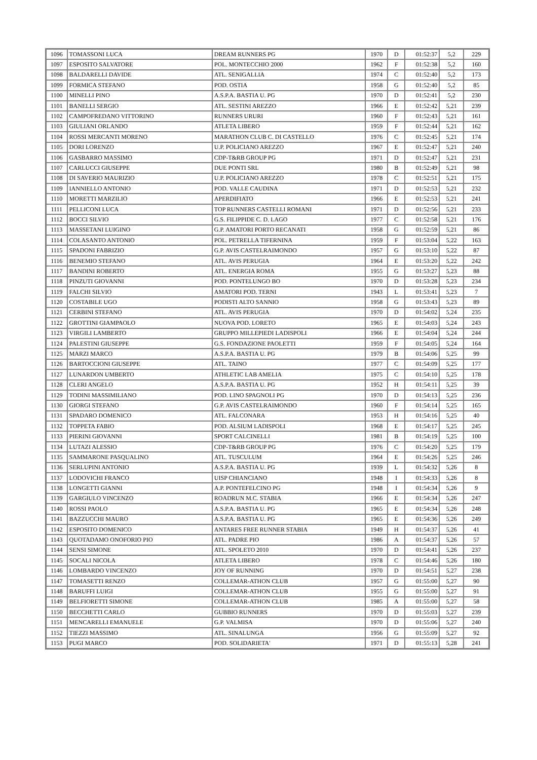| 1096 | TOMASSONI LUCA | DREAM RUNNERS PG | 1970 | D | 01:52:37 | 5,2 | 229 |
| 1097 | ESPOSITO SALVATORE | POL. MONTECCHIO 2000 | 1962 | F | 01:52:38 | 5,2 | 160 |
| 1098 | BALDARELLI DAVIDE | ATL. SENIGALLIA | 1974 | C | 01:52:40 | 5,2 | 173 |
| 1099 | FORMICA STEFANO | POD. OSTIA | 1958 | G | 01:52:40 | 5,2 | 85 |
| 1100 | MINELLI PINO | A.S.P.A. BASTIA U. PG | 1970 | D | 01:52:41 | 5,2 | 230 |
| 1101 | BANELLI SERGIO | ATL. SESTINI AREZZO | 1966 | E | 01:52:42 | 5,21 | 239 |
| 1102 | CAMPOFREDANO VITTORINO | RUNNERS URURI | 1960 | F | 01:52:43 | 5,21 | 161 |
| 1103 | GIULIANI ORLANDO | ATLETA LIBERO | 1959 | F | 01:52:44 | 5,21 | 162 |
| 1104 | ROSSI MERCANTI MORENO | MARATHON CLUB C. DI CASTELLO | 1976 | C | 01:52:45 | 5,21 | 174 |
| 1105 | DORI LORENZO | U.P. POLICIANO AREZZO | 1967 | E | 01:52:47 | 5,21 | 240 |
| 1106 | GASBARRO MASSIMO | CDP-T&RB GROUP PG | 1971 | D | 01:52:47 | 5,21 | 231 |
| 1107 | CARLUCCI GIUSEPPE | DUE PONTI SRL | 1980 | B | 01:52:49 | 5,21 | 98 |
| 1108 | DI SAVERIO MAURIZIO | U.P. POLICIANO AREZZO | 1978 | C | 01:52:51 | 5,21 | 175 |
| 1109 | IANNIELLO ANTONIO | POD. VALLE CAUDINA | 1971 | D | 01:52:53 | 5,21 | 232 |
| 1110 | MORETTI MARZILIO | APERDIFIATO | 1966 | E | 01:52:53 | 5,21 | 241 |
| 1111 | PELLICONI LUCA | TOP RUNNERS CASTELLI ROMANI | 1971 | D | 01:52:56 | 5,21 | 233 |
| 1112 | BOCCI SILVIO | G.S. FILIPPIDE C. D. LAGO | 1977 | C | 01:52:58 | 5,21 | 176 |
| 1113 | MASSETANI LUIGINO | G.P. AMATORI PORTO RECANATI | 1958 | G | 01:52:59 | 5,21 | 86 |
| 1114 | COLASANTO ANTONIO | POL. PETRELLA TIFERNINA | 1959 | F | 01:53:04 | 5,22 | 163 |
| 1115 | SPADONI FABRIZIO | G.P. AVIS CASTELRAIMONDO | 1957 | G | 01:53:10 | 5,22 | 87 |
| 1116 | BENEMIO STEFANO | ATL. AVIS PERUGIA | 1964 | E | 01:53:20 | 5,22 | 242 |
| 1117 | BANDINI ROBERTO | ATL. ENERGIA ROMA | 1955 | G | 01:53:27 | 5,23 | 88 |
| 1118 | PINZUTI GIOVANNI | POD. PONTELUNGO BO | 1970 | D | 01:53:28 | 5,23 | 234 |
| 1119 | FALCHI SILVIO | AMATORI POD. TERNI | 1943 | L | 01:53:41 | 5,23 | 7 |
| 1120 | COSTABILE UGO | PODISTI ALTO SANNIO | 1958 | G | 01:53:43 | 5,23 | 89 |
| 1121 | CERBINI STEFANO | ATL. AVIS PERUGIA | 1970 | D | 01:54:02 | 5,24 | 235 |
| 1122 | GROTTINI GIAMPAOLO | NUOVA POD. LORETO | 1965 | E | 01:54:03 | 5,24 | 243 |
| 1123 | VIRGILI LAMBERTO | GRUPPO MILLEPIEDI LADISPOLI | 1966 | E | 01:54:04 | 5,24 | 244 |
| 1124 | PALESTINI GIUSEPPE | G.S. FONDAZIONE PAOLETTI | 1959 | F | 01:54:05 | 5,24 | 164 |
| 1125 | MARZI MARCO | A.S.P.A. BASTIA U. PG | 1979 | B | 01:54:06 | 5,25 | 99 |
| 1126 | BARTOCCIONI GIUSEPPE | ATL. TAINO | 1977 | C | 01:54:09 | 5,25 | 177 |
| 1127 | LUNARDON UMBERTO | ATHLETIC LAB AMELIA | 1975 | C | 01:54:10 | 5,25 | 178 |
| 1128 | CLERI ANGELO | A.S.P.A. BASTIA U. PG | 1952 | H | 01:54:11 | 5,25 | 39 |
| 1129 | TODINI MASSIMILIANO | POD. LINO SPAGNOLI PG | 1970 | D | 01:54:13 | 5,25 | 236 |
| 1130 | GIORGI STEFANO | G.P. AVIS CASTELRAIMONDO | 1960 | F | 01:54:14 | 5,25 | 165 |
| 1131 | SPADARO DOMENICO | ATL. FALCONARA | 1953 | H | 01:54:16 | 5,25 | 40 |
| 1132 | TOPPETA FABIO | POD. ALSIUM LADISPOLI | 1968 | E | 01:54:17 | 5,25 | 245 |
| 1133 | PIERINI GIOVANNI | SPORT CALCINELLI | 1981 | B | 01:54:19 | 5,25 | 100 |
| 1134 | LUTAZI ALESSIO | CDP-T&RB GROUP PG | 1976 | C | 01:54:20 | 5,25 | 179 |
| 1135 | SAMMARONE PASQUALINO | ATL. TUSCULUM | 1964 | E | 01:54:26 | 5,25 | 246 |
| 1136 | SERLUPINI ANTONIO | A.S.P.A. BASTIA U. PG | 1939 | L | 01:54:32 | 5,26 | 8 |
| 1137 | LODOVICHI FRANCO | UISP CHIANCIANO | 1948 | I | 01:54:33 | 5,26 | 8 |
| 1138 | LONGETTI GIANNI | A.P. PONTEFELCINO PG | 1948 | I | 01:54:34 | 5,26 | 9 |
| 1139 | GARGIULO VINCENZO | ROADRUN M.C. STABIA | 1966 | E | 01:54:34 | 5,26 | 247 |
| 1140 | ROSSI PAOLO | A.S.P.A. BASTIA U. PG | 1965 | E | 01:54:34 | 5,26 | 248 |
| 1141 | BAZZUCCHI MAURO | A.S.P.A. BASTIA U. PG | 1965 | E | 01:54:36 | 5,26 | 249 |
| 1142 | ESPOSITO DOMENICO | ANTARES FREE RUNNER STABIA | 1949 | H | 01:54:37 | 5,26 | 41 |
| 1143 | QUOTADAMO ONOFORIO PIO | ATL. PADRE PIO | 1986 | A | 01:54:37 | 5,26 | 57 |
| 1144 | SENSI SIMONE | ATL. SPOLETO 2010 | 1970 | D | 01:54:41 | 5,26 | 237 |
| 1145 | SOCALI NICOLA | ATLETA LIBERO | 1978 | C | 01:54:46 | 5,26 | 180 |
| 1146 | LOMBARDO VINCENZO | JOY OF RUNNING | 1970 | D | 01:54:51 | 5,27 | 238 |
| 1147 | TOMASETTI RENZO | COLLEMAR-ATHON CLUB | 1957 | G | 01:55:00 | 5,27 | 90 |
| 1148 | BARUFFI LUIGI | COLLEMAR-ATHON CLUB | 1955 | G | 01:55:00 | 5,27 | 91 |
| 1149 | BELFIORETTI SIMONE | COLLEMAR-ATHON CLUB | 1985 | A | 01:55:00 | 5,27 | 58 |
| 1150 | BECCHETTI CARLO | GUBBIO RUNNERS | 1970 | D | 01:55:03 | 5,27 | 239 |
| 1151 | MENCARELLI EMANUELE | G.P. VALMISA | 1970 | D | 01:55:06 | 5,27 | 240 |
| 1152 | TIEZZI MASSIMO | ATL. SINALUNGA | 1956 | G | 01:55:09 | 5,27 | 92 |
| 1153 | PUGI MARCO | POD. SOLIDARIETA' | 1971 | D | 01:55:13 | 5,28 | 241 |